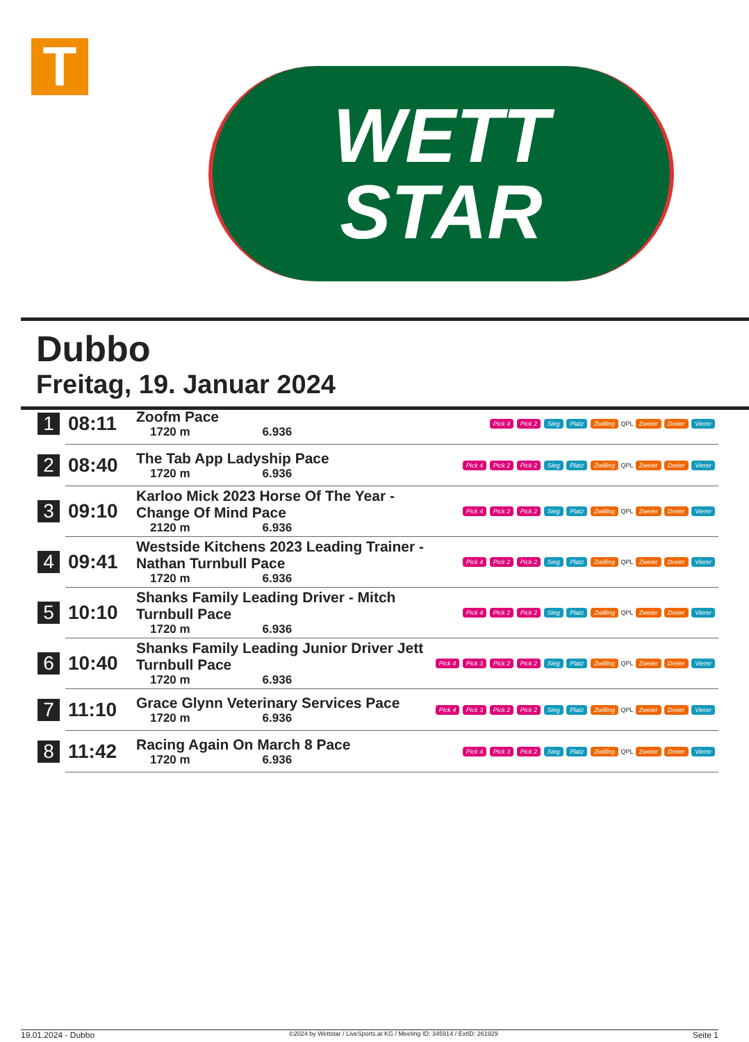T
WETT
STAR
Dubbo
Freitag, 19. Januar 2024
| 1 | 08:11 | Zoofm Pace 1720 m 6.936 | Pick 4 Pick 2 Sieg Platz Zwilling QPL Zweier Dreier Vierer |
| 2 | 08:40 | The Tab App Ladyship Pace 1720 m 6.936 | Pick 4 Pick 2 Pick 2 Sieg Platz Zwilling QPL Zweier Dreier Vierer |
| 3 | 09:10 | Karloo Mick 2023 Horse Of The Year - Change Of Mind Pace 2120 m 6.936 | Pick 4 Pick 2 Pick 2 Sieg Platz Zwilling QPL Zweier Dreier Vierer |
| 4 | 09:41 | Westside Kitchens 2023 Leading Trainer - Nathan Turnbull Pace 1720 m 6.936 | Pick 4 Pick 2 Pick 2 Sieg Platz Zwilling QPL Zweier Dreier Vierer |
| 5 | 10:10 | Shanks Family Leading Driver - Mitch Turnbull Pace 1720 m 6.936 | Pick 4 Pick 2 Pick 2 Sieg Platz Zwilling QPL Zweier Dreier Vierer |
| 6 | 10:40 | Shanks Family Leading Junior Driver Jett Turnbull Pace 1720 m 6.936 | Pick 4 Pick 3 Pick 2 Pick 2 Sieg Platz Zwilling QPL Zweier Dreier Vierer |
| 7 | 11:10 | Grace Glynn Veterinary Services Pace 1720 m 6.936 | Pick 4 Pick 3 Pick 2 Pick 2 Sieg Platz Zwilling QPL Zweier Dreier Vierer |
| 8 | 11:42 | Racing Again On March 8 Pace 1720 m 6.936 | Pick 4 Pick 3 Pick 2 Sieg Platz Zwilling QPL Zweier Dreier Vierer |
19.01.2024 - Dubbo ©2024 by Wettstar / LiveSports.at KG / Meeting ID: 345914 / ExtID: 261929 Seite 1